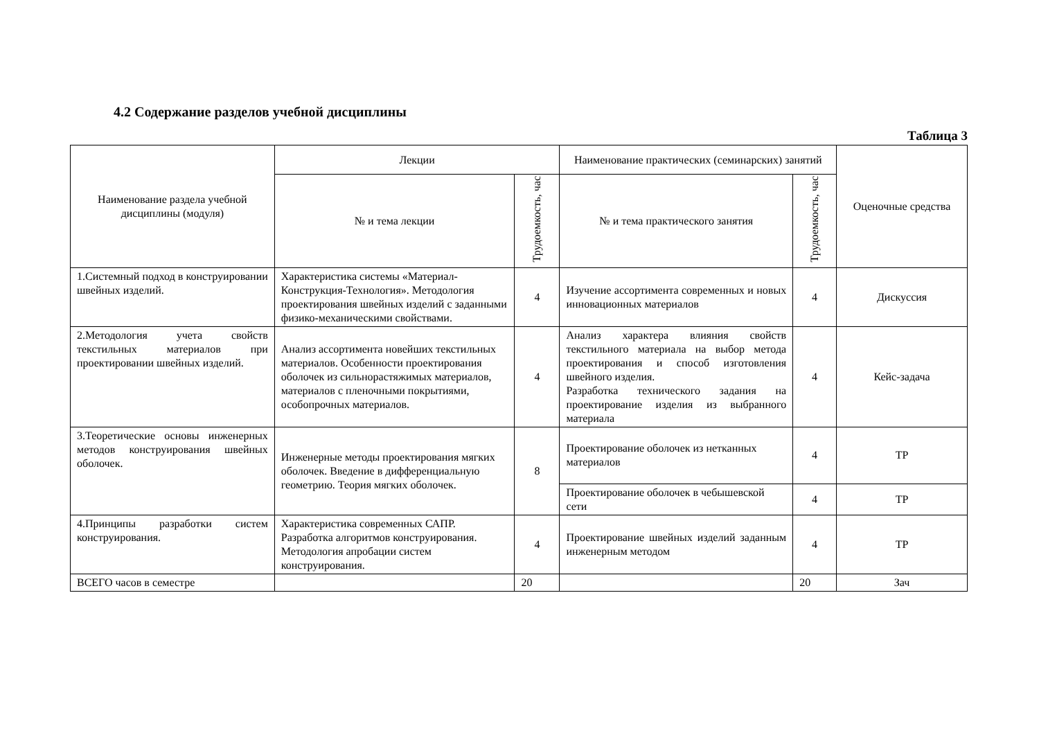4.2 Содержание разделов учебной дисциплины
Таблица 3
| Наименование раздела учебной дисциплины (модуля) | Лекции | | Наименование практических (семинарских) занятий | | Оценочные средства |
| --- | --- | --- | --- | --- | --- |
| | № и тема лекции | Трудоемкость, час | № и тема практического занятия | Трудоемкость, час | |
| 1.Системный подход в конструировании швейных изделий. | Характеристика системы «Материал-Конструкция-Технология». Методология проектирования швейных изделий с заданными физико-механическими свойствами. | 4 | Изучение ассортимента современных и новых инновационных материалов | 4 | Дискуссия |
| 2.Методология учета свойств текстильных материалов при проектировании швейных изделий. | Анализ ассортимента новейших текстильных материалов. Особенности проектирования оболочек из сильнорастяжимых материалов, материалов с пленочными покрытиями, особопрочных материалов. | 4 | Анализ характера влияния свойств текстильного материала на выбор метода проектирования и способ изготовления швейного изделия. Разработка технического задания на проектирование изделия из выбранного материала | 4 | Кейс-задача |
| 3.Теоретические основы инженерных методов конструирования швейных оболочек. | Инженерные методы проектирования мягких оболочек. Введение в дифференциальную геометрию. Теория мягких оболочек. | 8 | Проектирование оболочек из нетканных материалов | 4 | ТР |
| | | | Проектирование оболочек в чебышевской сети | 4 | ТР |
| 4.Принципы разработки систем конструирования. | Характеристика современных САПР. Разработка алгоритмов конструирования. Методология апробации систем конструирования. | 4 | Проектирование швейных изделий заданным инженерным методом | 4 | ТР |
| ВСЕГО часов в семестре | | 20 | | 20 | Зач |